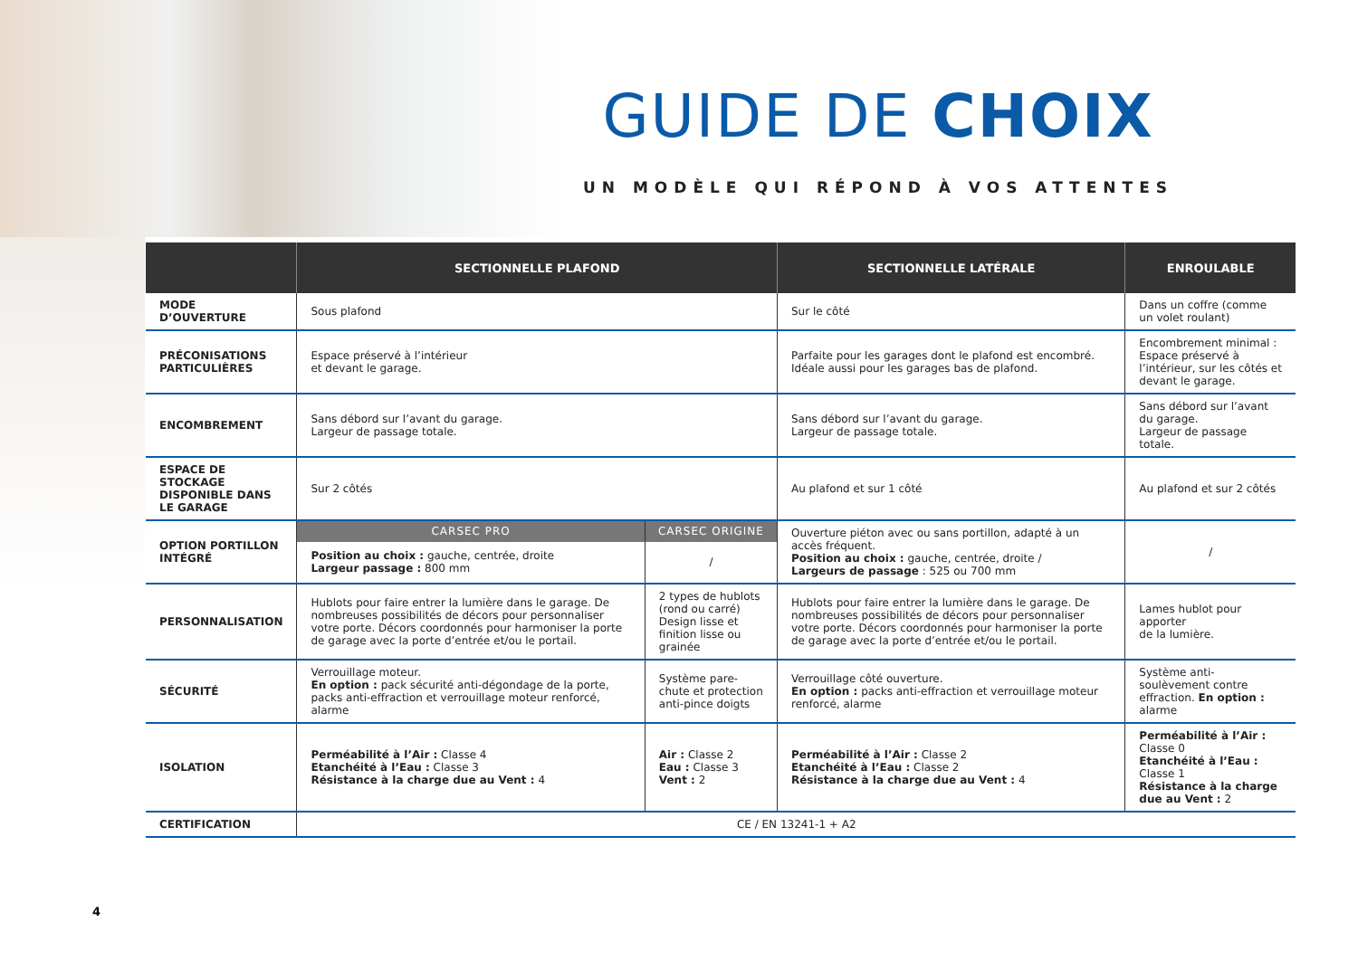GUIDE DE CHOIX
UN MODÈLE QUI RÉPOND À VOS ATTENTES
| | SECTIONNELLE PLAFOND | | SECTIONNELLE LATÉRALE | ENROULABLE |
| --- | --- | --- | --- | --- |
| MODE D’OUVERTURE | Sous plafond | | Sur le côté | Dans un coffre (comme un volet roulant) |
| PRÉCONISATIONS PARTICULIÈRES | Espace préservé à l’intérieur et devant le garage. | | Parfaite pour les garages dont le plafond est encombré. Idéale aussi pour les garages bas de plafond. | Encombrement minimal : Espace préservé à l’intérieur, sur les côtés et devant le garage. |
| ENCOMBREMENT | Sans débord sur l’avant du garage. Largeur de passage totale. | | Sans débord sur l’avant du garage. Largeur de passage totale. | Sans débord sur l’avant du garage. Largeur de passage totale. |
| ESPACE DE STOCKAGE DISPONIBLE DANS LE GARAGE | Sur 2 côtés | | Au plafond et sur 1 côté | Au plafond et sur 2 côtés |
| OPTION PORTILLON INTÉGRÉ | CARSEC PRO | CARSEC ORIGINE | Ouverture piéton avec ou sans portillon, adapté à un accès fréquent. Position au choix : gauche, centrée, droite / Largeurs de passage : 525 ou 700 mm | / |
| | Position au choix : gauche, centrée, droite Largeur passage : 800 mm | / | | |
| PERSONNALISATION | Hublots pour faire entrer la lumière dans le garage. De nombreuses possibilités de décors pour personnaliser votre porte. Décors coordonnés pour harmoniser la porte de garage avec la porte d’entrée et/ou le portail. | 2 types de hublots (rond ou carré) Design lisse et finition lisse ou grainée | Hublots pour faire entrer la lumière dans le garage. De nombreuses possibilités de décors pour personnaliser votre porte. Décors coordonnés pour harmoniser la porte de garage avec la porte d’entrée et/ou le portail. | Lames hublot pour apporter de la lumière. |
| SÉCURITÉ | Verrouillage moteur. En option : pack sécurité anti-dégondage de la porte, packs anti-effraction et verrouillage moteur renforcé, alarme | Système pare-chute et protection anti-pince doigts | Verrouillage côté ouverture. En option : packs anti-effraction et verrouillage moteur renforcé, alarme | Système anti-soulèvement contre effraction. En option : alarme |
| ISOLATION | Perméabilité à l’Air : Classe 4 Etanchéité à l’Eau : Classe 3 Résistance à la charge due au Vent : 4 | Air : Classe 2 Eau : Classe 3 Vent : 2 | Perméabilité à l’Air : Classe 2 Etanchéité à l’Eau : Classe 2 Résistance à la charge due au Vent : 4 | Perméabilité à l’Air : Classe 0 Etanchéité à l’Eau : Classe 1 Résistance à la charge due au Vent : 2 |
| CERTIFICATION | CE / EN 13241-1 + A2 | | | |
4